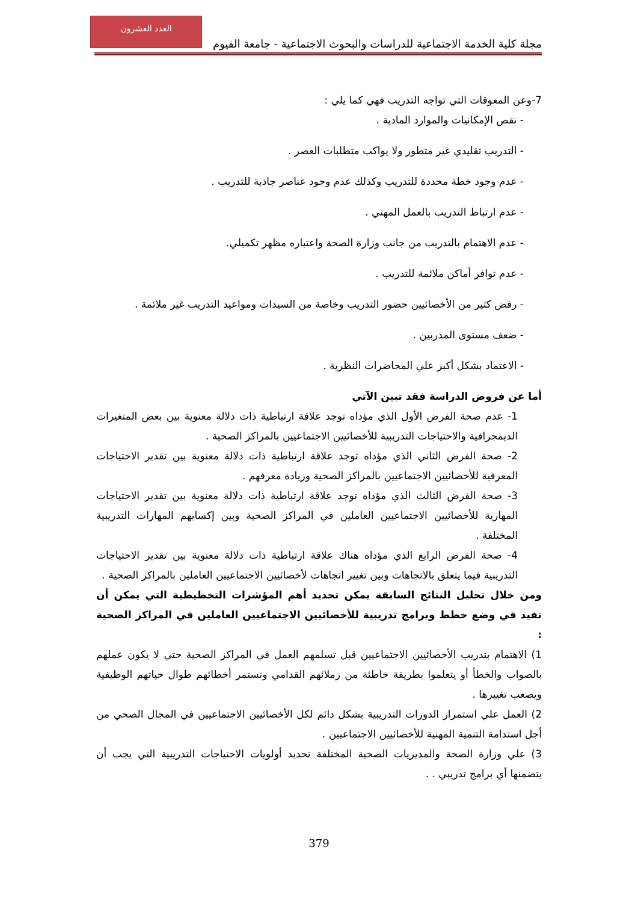العدد العشرون
مجلة كلية الخدمة الاجتماعية للدراسات والبحوث الاجتماعية - جامعة الفيوم
7-وعن المعوقات التي تواجه التدريب فهي كما يلي :
- نقص الإمكانيات والموارد المادية .
- التدريب تقليدي غير متطور ولا يواكب متطلبات العصر .
- عدم وجود خطة محددة للتدريب وكذلك عدم وجود عناصر جاذبة للتدريب .
- عدم ارتباط التدريب بالعمل المهني .
- عدم الاهتمام بالتدريب من جانب وزارة الصحة واعتباره مظهر تكميلي.
- عدم توافر أماكن ملائمة للتدريب .
- رفض كثير من الأخصائيين حضور التدريب وخاصة من السيدات ومواعيد التدريب غير ملائمة .
- ضعف مستوى المدربين .
- الاعتماد بشكل أكبر علي المحاضرات النظرية .
أما عن فروض الدراسة فقد تبين الآتي
1- عدم صحة الفرض الأول الذي مؤداه توجد علاقة ارتباطية ذات دلالة معنوية بين بعض المتغيرات الديمجرافية والاحتياجات التدريبية للأخصائيين الاجتماعيين بالمراكز الصحية .
2- صحة الفرض الثاني الذي مؤداه توجد علاقة ارتباطية ذات دلالة معنوية بين تقدير الاحتياجات المعرفية للأخصائيين الاجتماعيين بالمراكز الصحية وزيادة معرفهم .
3- صحة الفرض الثالث الذي مؤداه توجد علاقة ارتباطية ذات دلالة معنوية بين تقدير الاحتياجات المهارية للأخصائيين الاجتماعيين العاملين في المراكز الصحية وبين إكسابهم المهارات التدريبية المختلفة .
4- صحة الفرض الرابع الذي مؤداه هناك علاقة ارتباطية ذات دلالة معنوية بين تقدير الاحتياجات التدريبية فيما يتعلق بالاتجاهات وبين تغيير اتجاهات لأخصائيين الاجتماعيين العاملين بالمراكز الصحية .
ومن خلال تحليل النتائج السابقة يمكن تحديد أهم المؤشرات التخطيطية التي يمكن أن تفيد في وضع خطط وبرامج تدريبية للأخصائيين الاجتماعيين العاملين في المراكز الصحية :
1) الاهتمام بتدريب الأخصائيين الاجتماعيين قبل تسلمهم العمل في المراكز الصحية حتي لا يكون عملهم بالصواب والخطأ أو يتعلموا بطريقة خاطئة من زملائهم القدامي وتستمر أخطائهم طوال حياتهم الوظيفية ويصعب تغييرها .
2) العمل علي استمرار الدورات التدريبية بشكل دائم لكل الأخصائيين الاجتماعيين في المجال الصحي من أجل استدامة التنمية المهنية للأخصائيين الاجتماعيين .
3) علي وزارة الصحة والمديريات الصحية المختلفة تحديد أولويات الاحتياجات التدريبية التي يجب أن يتضمنها أي برامج تدريبي . .
379